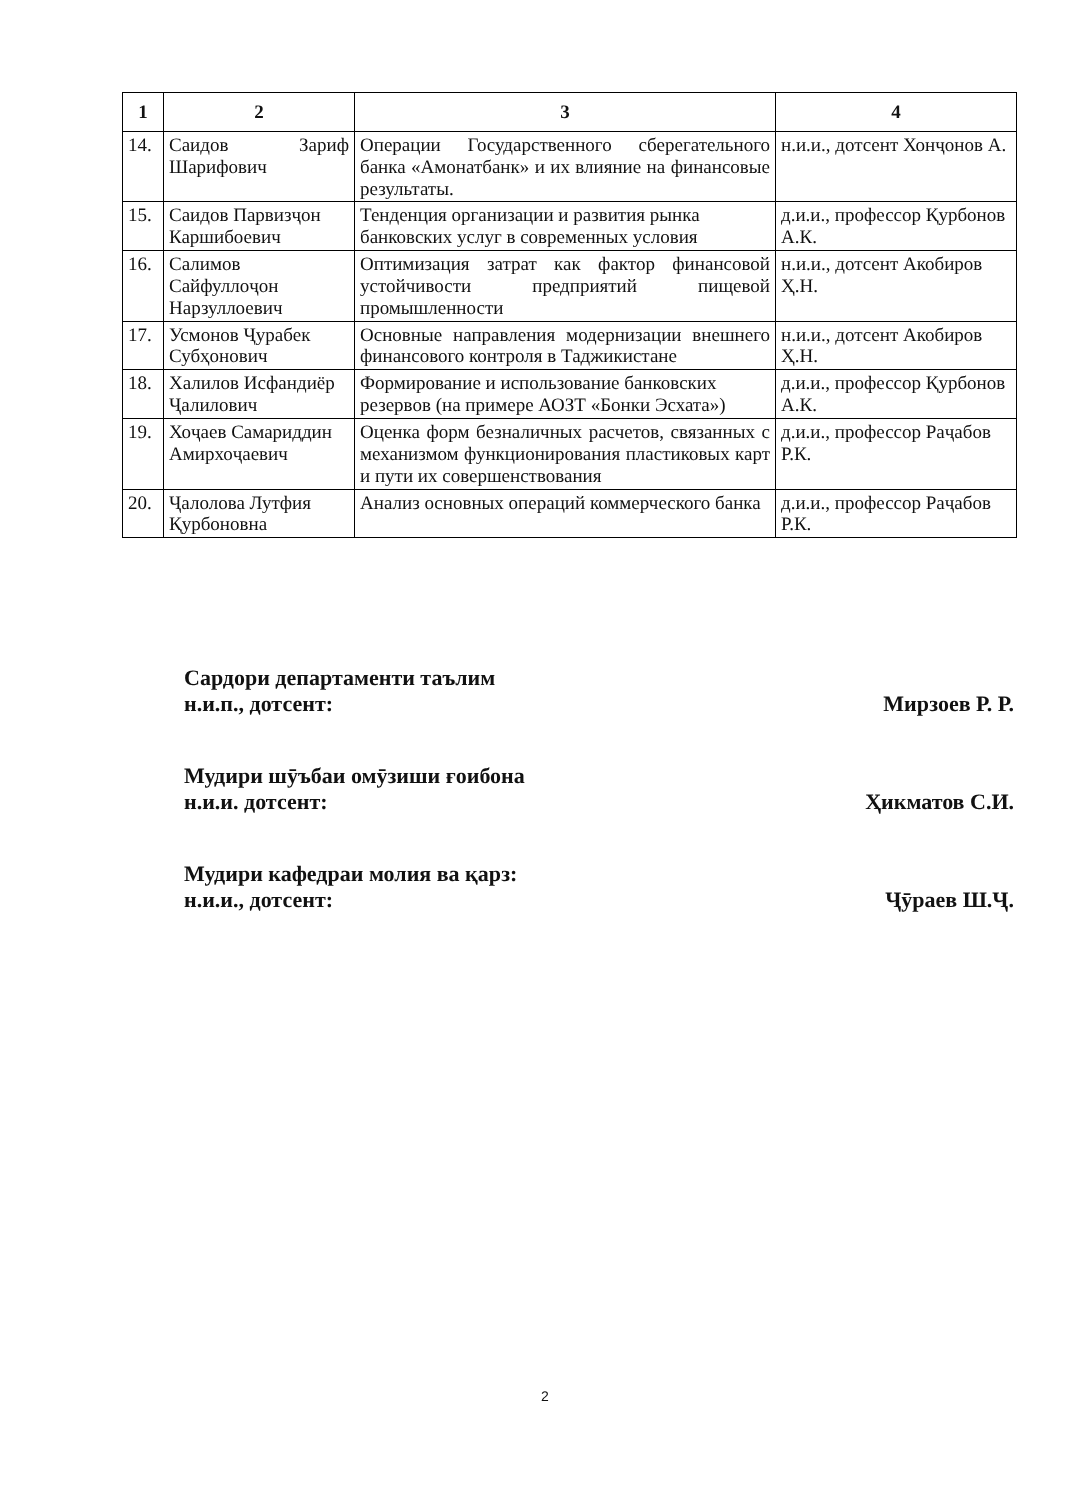| 1 | 2 | 3 | 4 |
| --- | --- | --- | --- |
| 14. | Саидов Зариф Шарифович | Операции Государственного сберегательного банка «Амонатбанк» и их влияние на финансовые результаты. | н.и.и., дотсент Хонҷонов А. |
| 15. | Саидов Парвизҷон Каршибоевич | Тенденция организации и развития рынка банковских услуг в современных условия | д.и.и., профессор Қурбонов А.К. |
| 16. | Салимов Сайфуллоҷон Нарзуллоевич | Оптимизация затрат как фактор финансовой устойчивости предприятий пищевой промышленности | н.и.и., дотсент Акобиров Ҳ.Н. |
| 17. | Усмонов Ҷурабек Субҳонович | Основные направления модернизации внешнего финансового контроля в Таджикистане | н.и.и., дотсент Акобиров Ҳ.Н. |
| 18. | Халилов Исфандиёр Ҷалилович | Формирование и использование банковских резервов (на примере АОЗТ «Бонки Эсхата») | д.и.и., профессор Қурбонов А.К. |
| 19. | Хоҷаев Самариддин Амирхоҷаевич | Оценка форм безналичных расчетов, связанных с механизмом функционирования пластиковых карт и пути их совершенствования | д.и.и., профессор Раҷабов Р.К. |
| 20. | Ҷалолова Лутфия Қурбоновна | Анализ основных операций коммерческого банка | д.и.и., профессор Раҷабов Р.К. |
Сардори департаменти таълим
н.и.п., дотсент:
Мирзоев Р. Р.
Мудири шӯъбаи омӯзиши ғоибона
н.и.и. дотсент:
Ҳикматов С.И.
Мудири кафедраи молия ва қарз:
н.и.и., дотсент:
Ҷӯраев Ш.Ҷ.
2